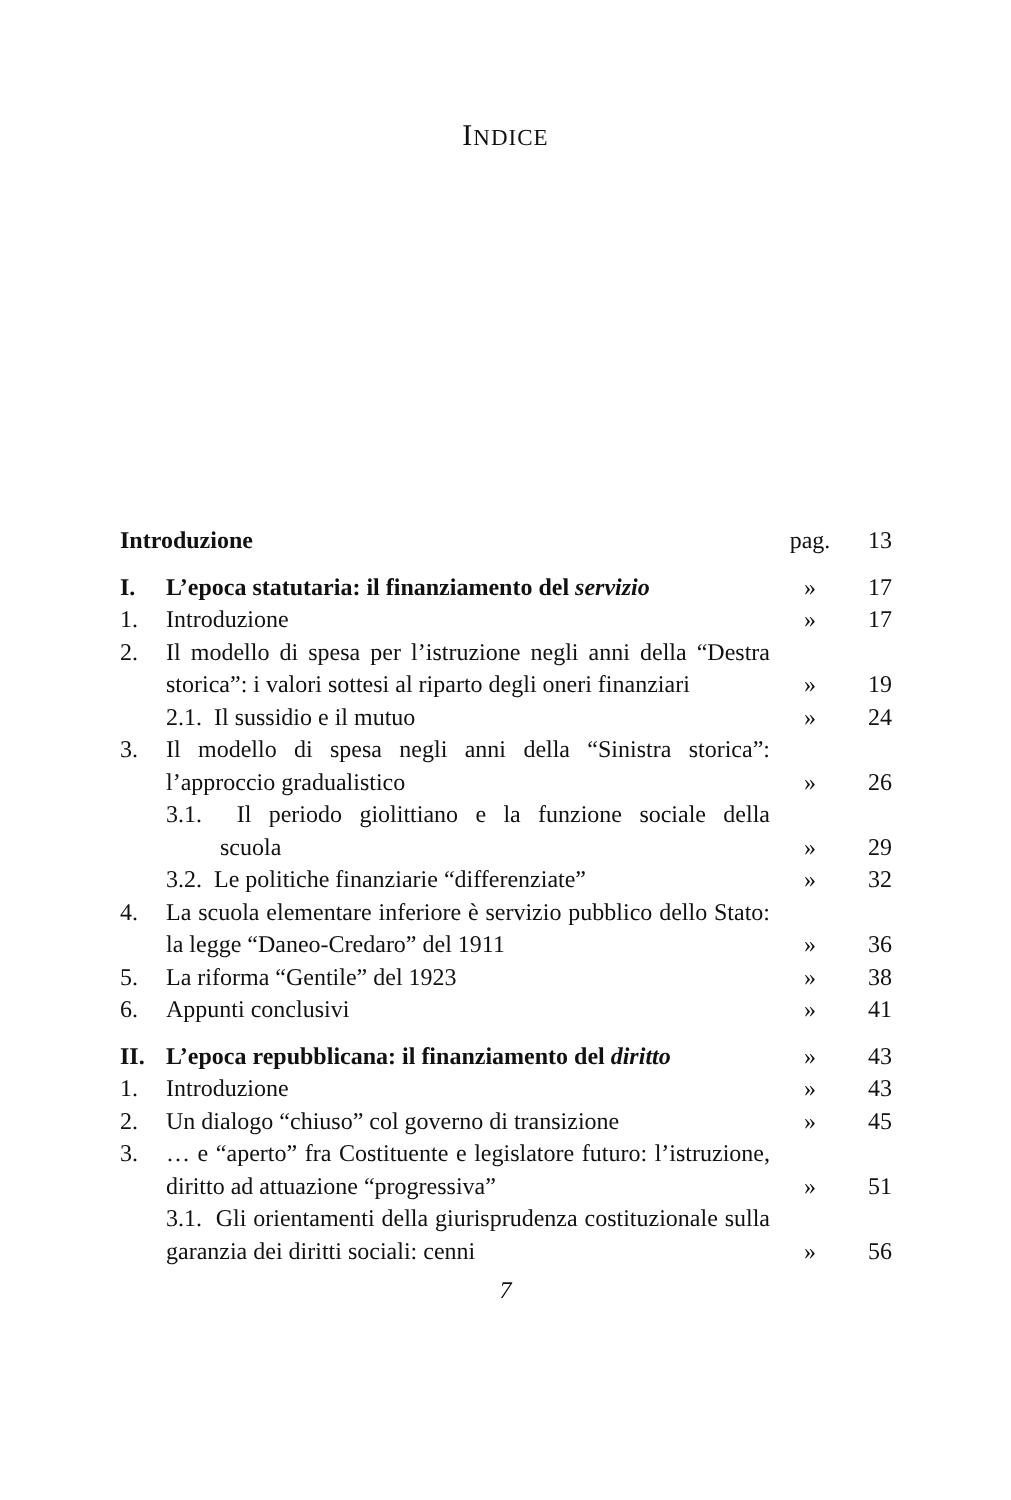INDICE
| Introduzione | | pag. | 13 |
| I. | L’epoca statutaria: il finanziamento del servizio | » | 17 |
| 1. | Introduzione | » | 17 |
| 2. | Il modello di spesa per l’istruzione negli anni della “Destra storica”: i valori sottesi al riparto degli oneri finanziari | » | 19 |
| | 2.1. Il sussidio e il mutuo | » | 24 |
| 3. | Il modello di spesa negli anni della “Sinistra storica”: l’approccio gradualistico | » | 26 |
| | 3.1. Il periodo giolittiano e la funzione sociale della scuola | » | 29 |
| | 3.2. Le politiche finanziarie “differenziate” | » | 32 |
| 4. | La scuola elementare inferiore è servizio pubblico dello Stato: la legge “Daneo-Credaro” del 1911 | » | 36 |
| 5. | La riforma “Gentile” del 1923 | » | 38 |
| 6. | Appunti conclusivi | » | 41 |
| II. | L’epoca repubblicana: il finanziamento del diritto | » | 43 |
| 1. | Introduzione | » | 43 |
| 2. | Un dialogo “chiuso” col governo di transizione | » | 45 |
| 3. | … e “aperto” fra Costituente e legislatore futuro: l’istruzione, diritto ad attuazione “progressiva” | » | 51 |
| | 3.1. Gli orientamenti della giurisprudenza costituzionale sulla garanzia dei diritti sociali: cenni | » | 56 |
7